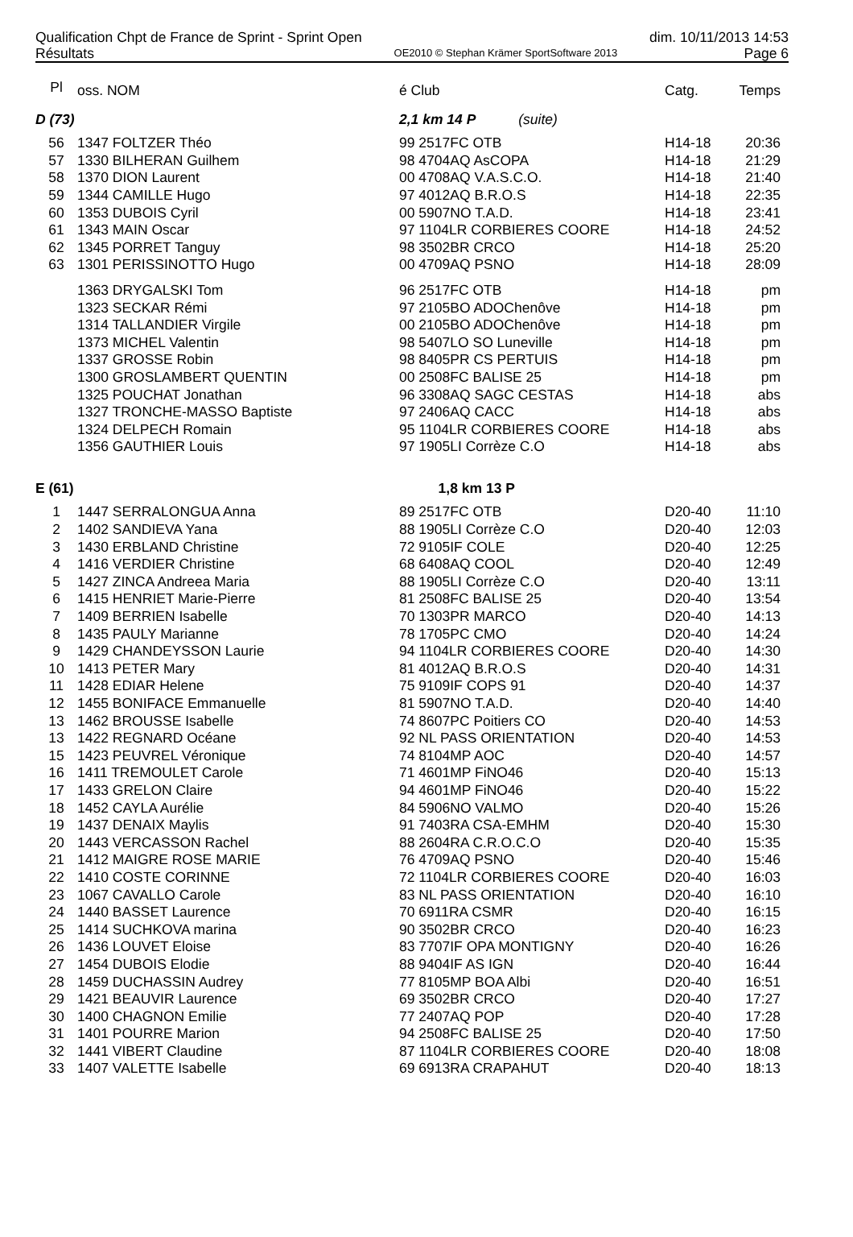Qualification Chpt de France de Sprint - Sprint Open
Résultats
OE2010 © Stephan Krämer SportSoftware 2013
dim. 10/11/2013 14:53
Page 6
| Pl | oss. NOM | é Club | Catg. | Temps |
| --- | --- | --- | --- | --- |
| D (73) | | 2,1 km 14 P (suite) | | |
| 56 | 1347 FOLTZER Théo | 99 2517FC OTB | H14-18 | 20:36 |
| 57 | 1330 BILHERAN Guilhem | 98 4704AQ AsCOPA | H14-18 | 21:29 |
| 58 | 1370 DION Laurent | 00 4708AQ V.A.S.C.O. | H14-18 | 21:40 |
| 59 | 1344 CAMILLE Hugo | 97 4012AQ B.R.O.S | H14-18 | 22:35 |
| 60 | 1353 DUBOIS Cyril | 00 5907NO T.A.D. | H14-18 | 23:41 |
| 61 | 1343 MAIN Oscar | 97 1104LR CORBIERES COORE | H14-18 | 24:52 |
| 62 | 1345 PORRET Tanguy | 98 3502BR CRCO | H14-18 | 25:20 |
| 63 | 1301 PERISSINOTTO Hugo | 00 4709AQ PSNO | H14-18 | 28:09 |
| | 1363 DRYGALSKI Tom | 96 2517FC OTB | H14-18 | pm |
| | 1323 SECKAR Rémi | 97 2105BO ADOChenôve | H14-18 | pm |
| | 1314 TALLANDIER Virgile | 00 2105BO ADOChenôve | H14-18 | pm |
| | 1373 MICHEL Valentin | 98 5407LO SO Luneville | H14-18 | pm |
| | 1337 GROSSE Robin | 98 8405PR CS PERTUIS | H14-18 | pm |
| | 1300 GROSLAMBERT QUENTIN | 00 2508FC BALISE 25 | H14-18 | pm |
| | 1325 POUCHAT Jonathan | 96 3308AQ SAGC CESTAS | H14-18 | abs |
| | 1327 TRONCHE-MASSO Baptiste | 97 2406AQ CACC | H14-18 | abs |
| | 1324 DELPECH Romain | 95 1104LR CORBIERES COORE | H14-18 | abs |
| | 1356 GAUTHIER Louis | 97 1905LI Corrèze C.O | H14-18 | abs |
| E (61) | | 1,8 km 13 P | | |
| 1 | 1447 SERRALONGUA Anna | 89 2517FC OTB | D20-40 | 11:10 |
| 2 | 1402 SANDIEVA Yana | 88 1905LI Corrèze C.O | D20-40 | 12:03 |
| 3 | 1430 ERBLAND Christine | 72 9105IF COLE | D20-40 | 12:25 |
| 4 | 1416 VERDIER Christine | 68 6408AQ COOL | D20-40 | 12:49 |
| 5 | 1427 ZINCA Andreea Maria | 88 1905LI Corrèze C.O | D20-40 | 13:11 |
| 6 | 1415 HENRIET Marie-Pierre | 81 2508FC BALISE 25 | D20-40 | 13:54 |
| 7 | 1409 BERRIEN Isabelle | 70 1303PR MARCO | D20-40 | 14:13 |
| 8 | 1435 PAULY Marianne | 78 1705PC CMO | D20-40 | 14:24 |
| 9 | 1429 CHANDEYSSON Laurie | 94 1104LR CORBIERES COORE | D20-40 | 14:30 |
| 10 | 1413 PETER Mary | 81 4012AQ B.R.O.S | D20-40 | 14:31 |
| 11 | 1428 EDIAR Helene | 75 9109IF COPS 91 | D20-40 | 14:37 |
| 12 | 1455 BONIFACE Emmanuelle | 81 5907NO T.A.D. | D20-40 | 14:40 |
| 13 | 1462 BROUSSE Isabelle | 74 8607PC Poitiers CO | D20-40 | 14:53 |
| 13 | 1422 REGNARD Océane | 92 NL PASS ORIENTATION | D20-40 | 14:53 |
| 15 | 1423 PEUVREL Véronique | 74 8104MP AOC | D20-40 | 14:57 |
| 16 | 1411 TREMOULET Carole | 71 4601MP FiNO46 | D20-40 | 15:13 |
| 17 | 1433 GRELON Claire | 94 4601MP FiNO46 | D20-40 | 15:22 |
| 18 | 1452 CAYLA Aurélie | 84 5906NO VALMO | D20-40 | 15:26 |
| 19 | 1437 DENAIX Maylis | 91 7403RA CSA-EMHM | D20-40 | 15:30 |
| 20 | 1443 VERCASSON Rachel | 88 2604RA C.R.O.C.O | D20-40 | 15:35 |
| 21 | 1412 MAIGRE ROSE MARIE | 76 4709AQ PSNO | D20-40 | 15:46 |
| 22 | 1410 COSTE CORINNE | 72 1104LR CORBIERES COORE | D20-40 | 16:03 |
| 23 | 1067 CAVALLO Carole | 83 NL PASS ORIENTATION | D20-40 | 16:10 |
| 24 | 1440 BASSET Laurence | 70 6911RA CSMR | D20-40 | 16:15 |
| 25 | 1414 SUCHKOVA marina | 90 3502BR CRCO | D20-40 | 16:23 |
| 26 | 1436 LOUVET Eloise | 83 7707IF OPA MONTIGNY | D20-40 | 16:26 |
| 27 | 1454 DUBOIS Elodie | 88 9404IF AS IGN | D20-40 | 16:44 |
| 28 | 1459 DUCHASSIN Audrey | 77 8105MP BOA Albi | D20-40 | 16:51 |
| 29 | 1421 BEAUVIR Laurence | 69 3502BR CRCO | D20-40 | 17:27 |
| 30 | 1400 CHAGNON Emilie | 77 2407AQ POP | D20-40 | 17:28 |
| 31 | 1401 POURRE Marion | 94 2508FC BALISE 25 | D20-40 | 17:50 |
| 32 | 1441 VIBERT Claudine | 87 1104LR CORBIERES COORE | D20-40 | 18:08 |
| 33 | 1407 VALETTE Isabelle | 69 6913RA CRAPAHUT | D20-40 | 18:13 |